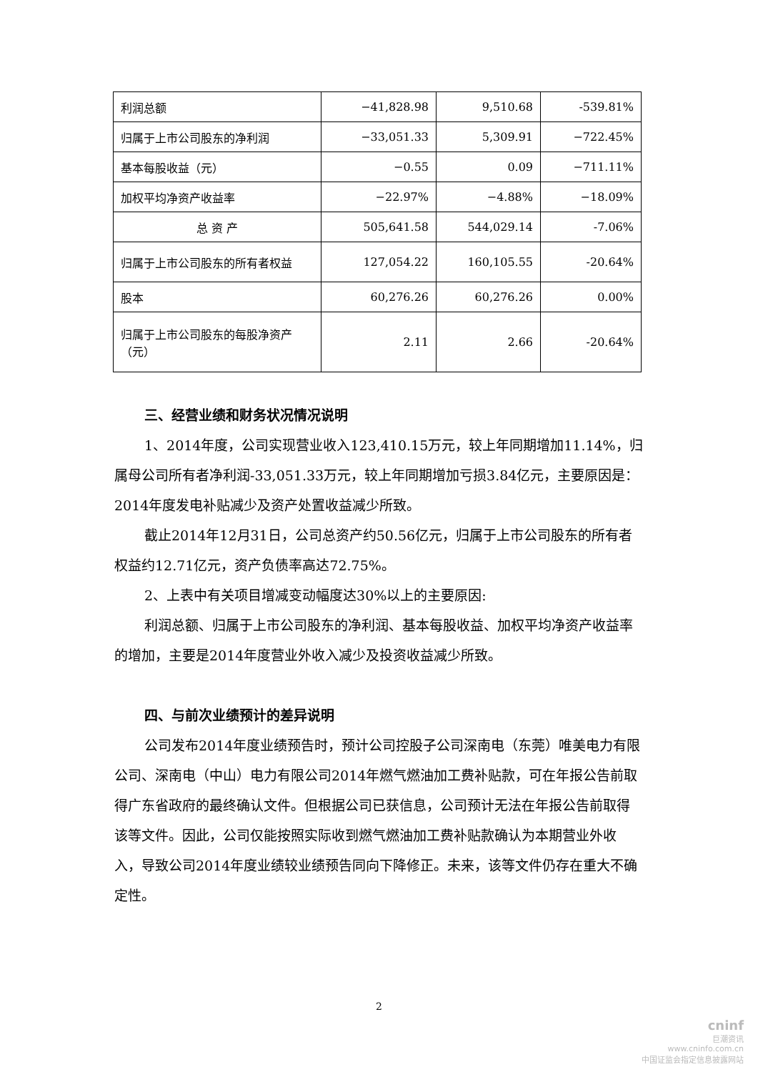| 利润总额 | −41,828.98 | 9,510.68 | -539.81% |
| 归属于上市公司股东的净利润 | −33,051.33 | 5,309.91 | −722.45% |
| 基本每股收益（元） | −0.55 | 0.09 | −711.11% |
| 加权平均净资产收益率 | −22.97% | −4.88% | −18.09% |
| 总 资 产 | 505,641.58 | 544,029.14 | -7.06% |
| 归属于上市公司股东的所有者权益 | 127,054.22 | 160,105.55 | -20.64% |
| 股本 | 60,276.26 | 60,276.26 | 0.00% |
| 归属于上市公司股东的每股净资产（元） | 2.11 | 2.66 | -20.64% |
三、经营业绩和财务状况情况说明
1、2014年度，公司实现营业收入123,410.15万元，较上年同期增加11.14%，归属母公司所有者净利润-33,051.33万元，较上年同期增加亏损3.84亿元，主要原因是：2014年度发电补贴减少及资产处置收益减少所致。
截止2014年12月31日，公司总资产约50.56亿元，归属于上市公司股东的所有者权益约12.71亿元，资产负债率高达72.75%。
2、上表中有关项目增减变动幅度达30%以上的主要原因:
利润总额、归属于上市公司股东的净利润、基本每股收益、加权平均净资产收益率的增加，主要是2014年度营业外收入减少及投资收益减少所致。
四、与前次业绩预计的差异说明
公司发布2014年度业绩预告时，预计公司控股子公司深南电（东莞）唯美电力有限公司、深南电（中山）电力有限公司2014年燃气燃油加工费补贴款，可在年报公告前取得广东省政府的最终确认文件。但根据公司已获信息，公司预计无法在年报公告前取得该等文件。因此，公司仅能按照实际收到燃气燃油加工费补贴款确认为本期营业外收入，导致公司2014年度业绩较业绩预告同向下降修正。未来，该等文件仍存在重大不确定性。
2
cninf
巨潮资讯
www.cninfo.com.cn
中国证监会指定信息披露网站